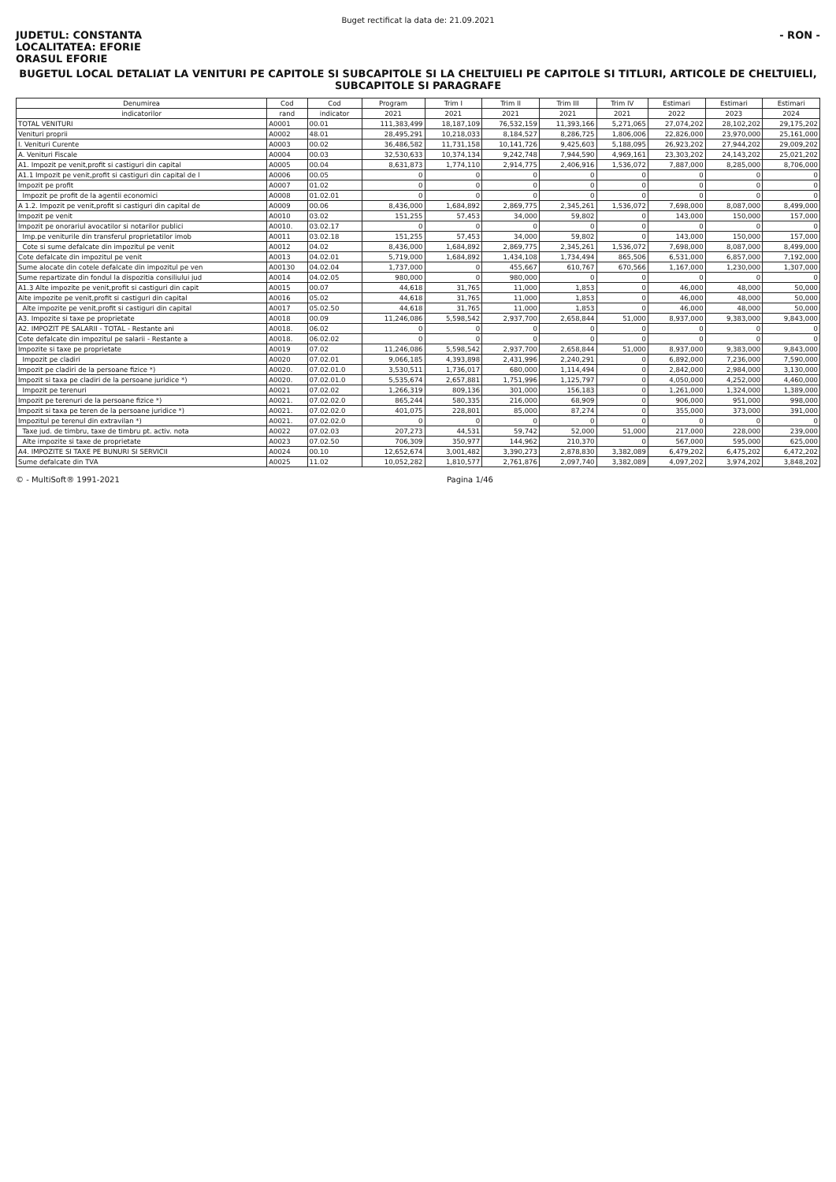Buget rectificat la data de: 21.09.2021
JUDETUL: CONSTANTA
LOCALITATEA: EFORIE
ORASUL EFORIE
- RON -
BUGETUL LOCAL DETALIAT LA VENITURI PE CAPITOLE SI SUBCAPITOLE SI LA CHELTUIELI PE CAPITOLE SI TITLURI, ARTICOLE DE CHELTUIELI, SUBCAPITOLE SI PARAGRAFE
| Denumirea | Cod | Cod | Program | Trim I | Trim II | Trim III | Trim IV | Estimari | Estimari | Estimari |
| --- | --- | --- | --- | --- | --- | --- | --- | --- | --- | --- |
| indicatorilor | rand | indicator | 2021 | 2021 | 2021 | 2021 | 2021 | 2022 | 2023 | 2024 |
| TOTAL VENITURI | A0001 | 00.01 | 111,383,499 | 18,187,109 | 76,532,159 | 11,393,166 | 5,271,065 | 27,074,202 | 28,102,202 | 29,175,202 |
| Venituri proprii | A0002 | 48.01 | 28,495,291 | 10,218,033 | 8,184,527 | 8,286,725 | 1,806,006 | 22,826,000 | 23,970,000 | 25,161,000 |
| I. Venituri Curente | A0003 | 00.02 | 36,486,582 | 11,731,158 | 10,141,726 | 9,425,603 | 5,188,095 | 26,923,202 | 27,944,202 | 29,009,202 |
| A. Venituri Fiscale | A0004 | 00.03 | 32,530,633 | 10,374,134 | 9,242,748 | 7,944,590 | 4,969,161 | 23,303,202 | 24,143,202 | 25,021,202 |
| A1. Impozit pe venit,profit si castiguri din capital | A0005 | 00.04 | 8,631,873 | 1,774,110 | 2,914,775 | 2,406,916 | 1,536,072 | 7,887,000 | 8,285,000 | 8,706,000 |
| A1.1 Impozit pe venit,profit si castiguri din capital de l | A0006 | 00.05 | 0 | 0 | 0 | 0 | 0 | 0 | 0 | 0 |
| Impozit pe profit | A0007 | 01.02 | 0 | 0 | 0 | 0 | 0 | 0 | 0 | 0 |
| Impozit pe profit de la agentii economici | A0008 | 01.02.01 | 0 | 0 | 0 | 0 | 0 | 0 | 0 | 0 |
| A 1.2. Impozit pe venit,profit si castiguri din capital de | A0009 | 00.06 | 8,436,000 | 1,684,892 | 2,869,775 | 2,345,261 | 1,536,072 | 7,698,000 | 8,087,000 | 8,499,000 |
| Impozit pe venit | A0010 | 03.02 | 151,255 | 57,453 | 34,000 | 59,802 | 0 | 143,000 | 150,000 | 157,000 |
| Impozit pe onorariul avocatilor si notarilor publici | A0010. | 03.02.17 | 0 | 0 | 0 | 0 | 0 | 0 | 0 | 0 |
| Imp.pe veniturile din transferul proprietatilor imob | A0011 | 03.02.18 | 151,255 | 57,453 | 34,000 | 59,802 | 0 | 143,000 | 150,000 | 157,000 |
| Cote si sume defalcate din impozitul pe venit | A0012 | 04.02 | 8,436,000 | 1,684,892 | 2,869,775 | 2,345,261 | 1,536,072 | 7,698,000 | 8,087,000 | 8,499,000 |
| Cote defalcate din impozitul pe venit | A0013 | 04.02.01 | 5,719,000 | 1,684,892 | 1,434,108 | 1,734,494 | 865,506 | 6,531,000 | 6,857,000 | 7,192,000 |
| Sume alocate din cotele defalcate din impozitul pe ven | A00130 | 04.02.04 | 1,737,000 | 0 | 455,667 | 610,767 | 670,566 | 1,167,000 | 1,230,000 | 1,307,000 |
| Sume repartizate din fondul la dispozitia consiliului jud | A0014 | 04.02.05 | 980,000 | 0 | 980,000 | 0 | 0 | 0 | 0 | 0 |
| A1.3 Alte impozite pe venit,profit si castiguri din capit | A0015 | 00.07 | 44,618 | 31,765 | 11,000 | 1,853 | 0 | 46,000 | 48,000 | 50,000 |
| Alte impozite pe venit,profit si castiguri din capital | A0016 | 05.02 | 44,618 | 31,765 | 11,000 | 1,853 | 0 | 46,000 | 48,000 | 50,000 |
| Alte impozite pe venit,profit si castiguri din capital | A0017 | 05.02.50 | 44,618 | 31,765 | 11,000 | 1,853 | 0 | 46,000 | 48,000 | 50,000 |
| A3. Impozite si taxe pe proprietate | A0018 | 00.09 | 11,246,086 | 5,598,542 | 2,937,700 | 2,658,844 | 51,000 | 8,937,000 | 9,383,000 | 9,843,000 |
| A2. IMPOZIT PE SALARII - TOTAL - Restante ani | A0018. | 06.02 | 0 | 0 | 0 | 0 | 0 | 0 | 0 | 0 |
| Cote defalcate din impozitul pe salarii - Restante a | A0018. | 06.02.02 | 0 | 0 | 0 | 0 | 0 | 0 | 0 | 0 |
| Impozite si taxe pe proprietate | A0019 | 07.02 | 11,246,086 | 5,598,542 | 2,937,700 | 2,658,844 | 51,000 | 8,937,000 | 9,383,000 | 9,843,000 |
| Impozit pe cladiri | A0020 | 07.02.01 | 9,066,185 | 4,393,898 | 2,431,996 | 2,240,291 | 0 | 6,892,000 | 7,236,000 | 7,590,000 |
| Impozit pe cladiri de la persoane fizice *) | A0020. | 07.02.01.0 | 3,530,511 | 1,736,017 | 680,000 | 1,114,494 | 0 | 2,842,000 | 2,984,000 | 3,130,000 |
| Impozit si taxa pe cladiri de la persoane juridice *) | A0020. | 07.02.01.0 | 5,535,674 | 2,657,881 | 1,751,996 | 1,125,797 | 0 | 4,050,000 | 4,252,000 | 4,460,000 |
| Impozit pe terenuri | A0021 | 07.02.02 | 1,266,319 | 809,136 | 301,000 | 156,183 | 0 | 1,261,000 | 1,324,000 | 1,389,000 |
| Impozit pe terenuri de la persoane fizice *) | A0021. | 07.02.02.0 | 865,244 | 580,335 | 216,000 | 68,909 | 0 | 906,000 | 951,000 | 998,000 |
| Impozit si taxa pe teren de la persoane juridice *) | A0021. | 07.02.02.0 | 401,075 | 228,801 | 85,000 | 87,274 | 0 | 355,000 | 373,000 | 391,000 |
| Impozitul pe terenul din extravilan *) | A0021. | 07.02.02.0 | 0 | 0 | 0 | 0 | 0 | 0 | 0 | 0 |
| Taxe jud. de timbru, taxe de timbru pt. activ. nota | A0022 | 07.02.03 | 207,273 | 44,531 | 59,742 | 52,000 | 51,000 | 217,000 | 228,000 | 239,000 |
| Alte impozite si taxe de proprietate | A0023 | 07.02.50 | 706,309 | 350,977 | 144,962 | 210,370 | 0 | 567,000 | 595,000 | 625,000 |
| A4. IMPOZITE SI TAXE PE BUNURI SI SERVICII | A0024 | 00.10 | 12,652,674 | 3,001,482 | 3,390,273 | 2,878,830 | 3,382,089 | 6,479,202 | 6,475,202 | 6,472,202 |
| Sume defalcate din TVA | A0025 | 11.02 | 10,052,282 | 1,810,577 | 2,761,876 | 2,097,740 | 3,382,089 | 4,097,202 | 3,974,202 | 3,848,202 |
© - MultiSoft® 1991-2021 Pagina 1/46